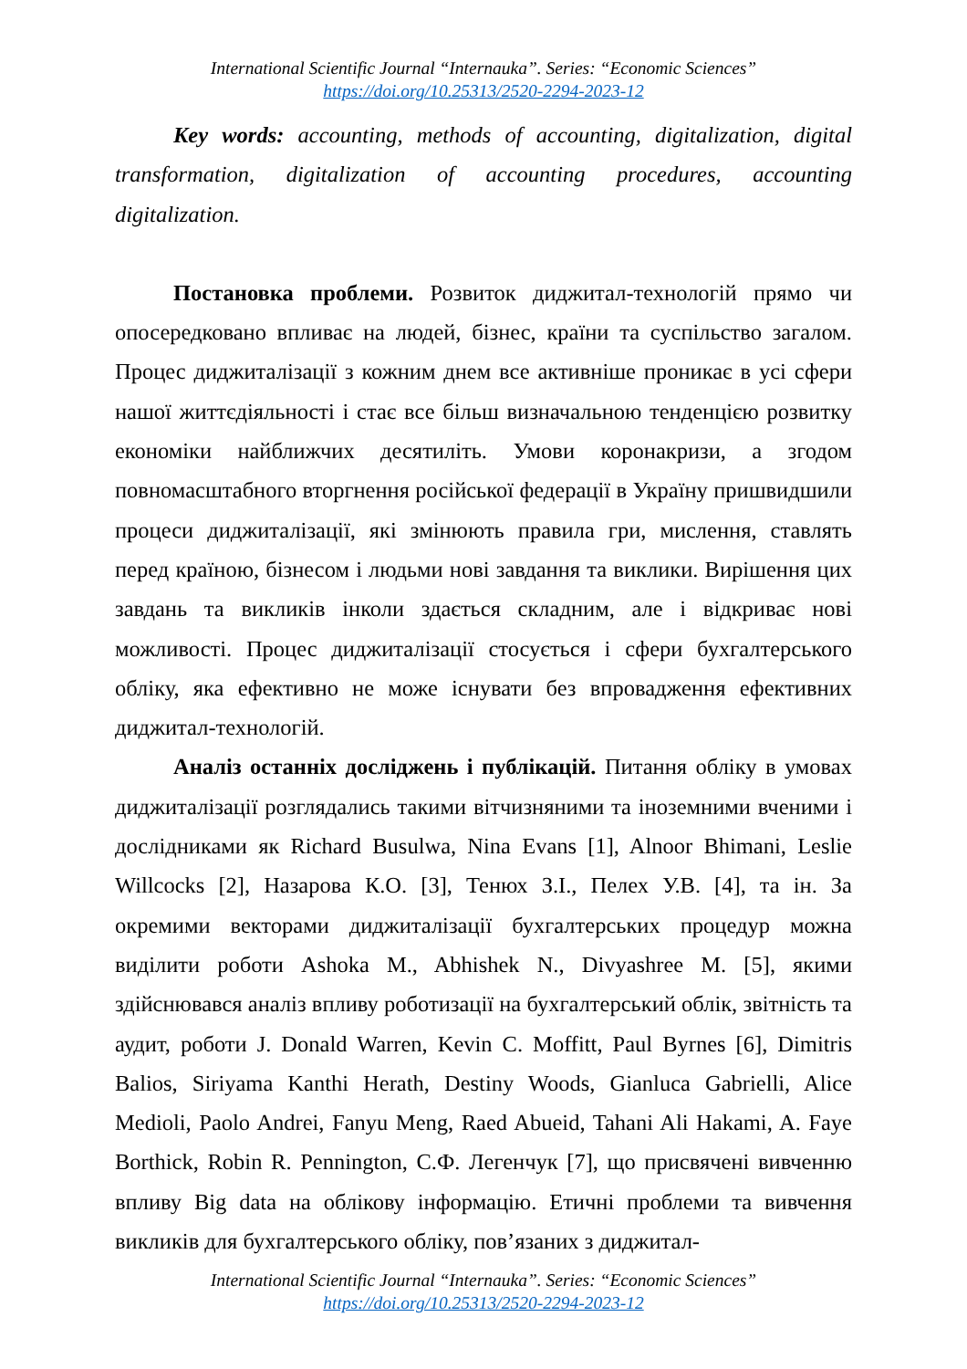International Scientific Journal “Internauka”. Series: “Economic Sciences”
https://doi.org/10.25313/2520-2294-2023-12
Key words: accounting, methods of accounting, digitalization, digital transformation, digitalization of accounting procedures, accounting digitalization.
Постановка проблеми. Розвиток диджитал-технологій прямо чи опосередковано впливає на людей, бізнес, країни та суспільство загалом. Процес диджиталізації з кожним днем все активніше проникає в усі сфери нашої життєдіяльності і стає все більш визначальною тенденцією розвитку економіки найближчих десятиліть. Умови коронакризи, а згодом повномасштабного вторгнення російської федерації в Україну пришвидшили процеси диджиталізації, які змінюють правила гри, мислення, ставлять перед країною, бізнесом і людьми нові завдання та виклики. Вирішення цих завдань та викликів інколи здається складним, але і відкриває нові можливості. Процес диджиталізації стосується і сфери бухгалтерського обліку, яка ефективно не може існувати без впровадження ефективних диджитал-технологій.
Аналіз останніх досліджень і публікацій. Питання обліку в умовах диджиталізації розглядались такими вітчизняними та іноземними вченими і дослідниками як Richard Busulwa, Nina Evans [1], Alnoor Bhimani, Leslie Willcocks [2], Назарова К.О. [3], Тенюх З.І., Пелех У.В. [4], та ін. За окремими векторами диджиталізації бухгалтерських процедур можна виділити роботи Ashoka M., Abhishek N., Divyashree M. [5], якими здійснювався аналіз впливу роботизації на бухгалтерський облік, звітність та аудит, роботи J. Donald Warren, Kevin C. Moffitt, Paul Byrnes [6], Dimitris Balios, Siriyama Kanthi Herath, Destiny Woods, Gianluca Gabrielli, Alice Medioli, Paolo Andrei, Fanyu Meng, Raed Abueid, Tahani Ali Hakami, A. Faye Borthick, Robin R. Pennington, С.Ф. Легенчук [7], що присвячені вивченню впливу Big data на облікову інформацію. Етичні проблеми та вивчення викликів для бухгалтерського обліку, пов’язаних з диджитал-
International Scientific Journal “Internauka”. Series: “Economic Sciences”
https://doi.org/10.25313/2520-2294-2023-12